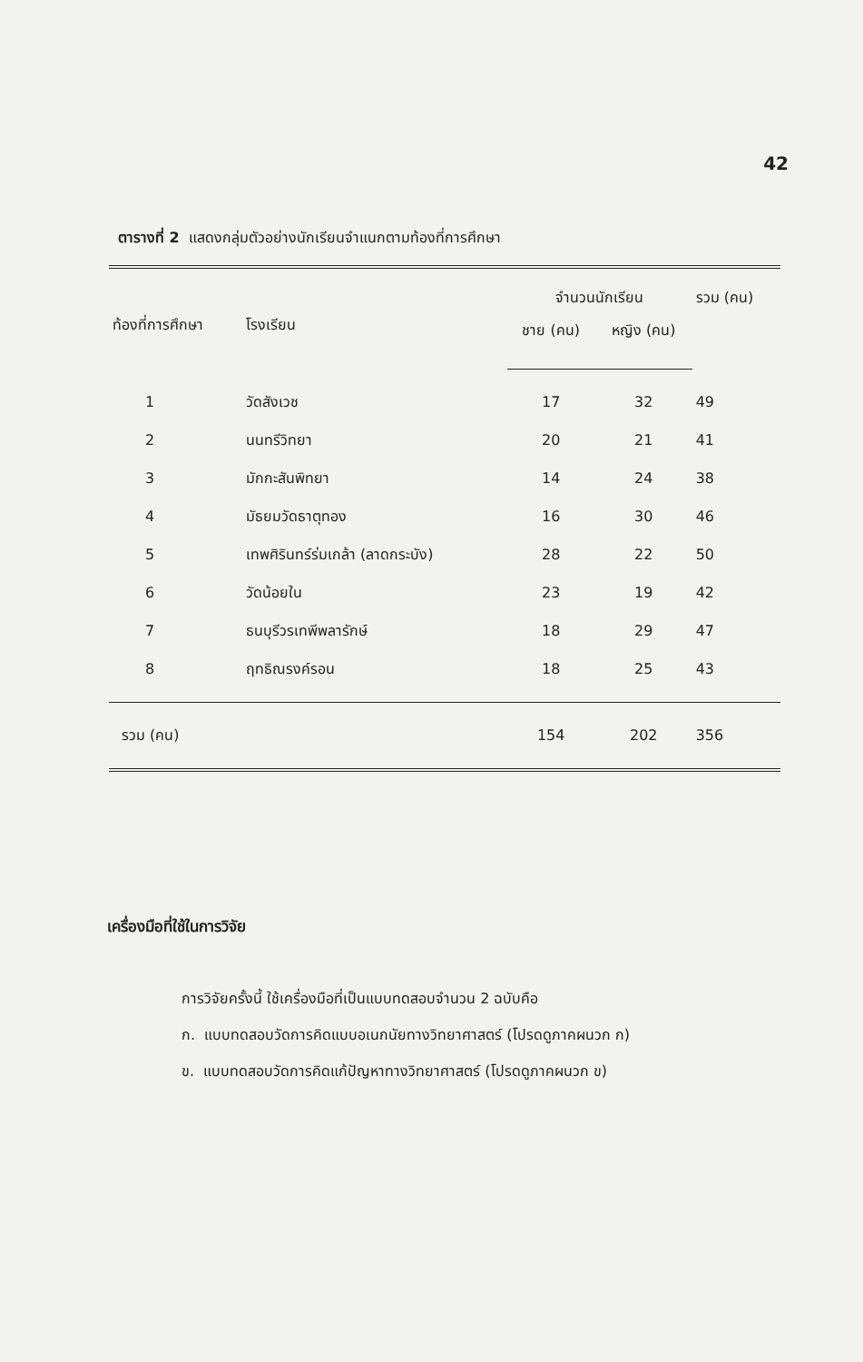42
ตารางที่ 2 แสดงกลุ่มตัวอย่างนักเรียนจำแนกตามท้องที่การศึกษา
| ท้องที่การศึกษา | โรงเรียน | จำนวนนักเรียน | | รวม (คน) |
| --- | --- | --- | --- | --- |
| | | ชาย (คน) | หญิง (คน) | |
| 1 | วัดสังเวช | 17 | 32 | 49 |
| 2 | นนทรีวิทยา | 20 | 21 | 41 |
| 3 | มักกะสันพิทยา | 14 | 24 | 38 |
| 4 | มัธยมวัดธาตุทอง | 16 | 30 | 46 |
| 5 | เทพศิรินทร์ร่มเกล้า (ลาดกระบัง) | 28 | 22 | 50 |
| 6 | วัดน้อยใน | 23 | 19 | 42 |
| 7 | ธนบุรีวรเทพีพลารักษ์ | 18 | 29 | 47 |
| 8 | ฤทธิณรงค์รอน | 18 | 25 | 43 |
| รวม (คน) | | 154 | 202 | 356 |
เครื่องมือที่ใช้ในการวิจัย
การวิจัยครั้งนี้ ใช้เครื่องมือที่เป็นแบบทดสอบจำนวน 2 ฉบับคือ
ก. แบบทดสอบวัดการคิดแบบอเนกนัยทางวิทยาศาสตร์ (โปรดดูภาคผนวก ก)
ข. แบบทดสอบวัดการคิดแก้ปัญหาทางวิทยาศาสตร์ (โปรดดูภาคผนวก ข)